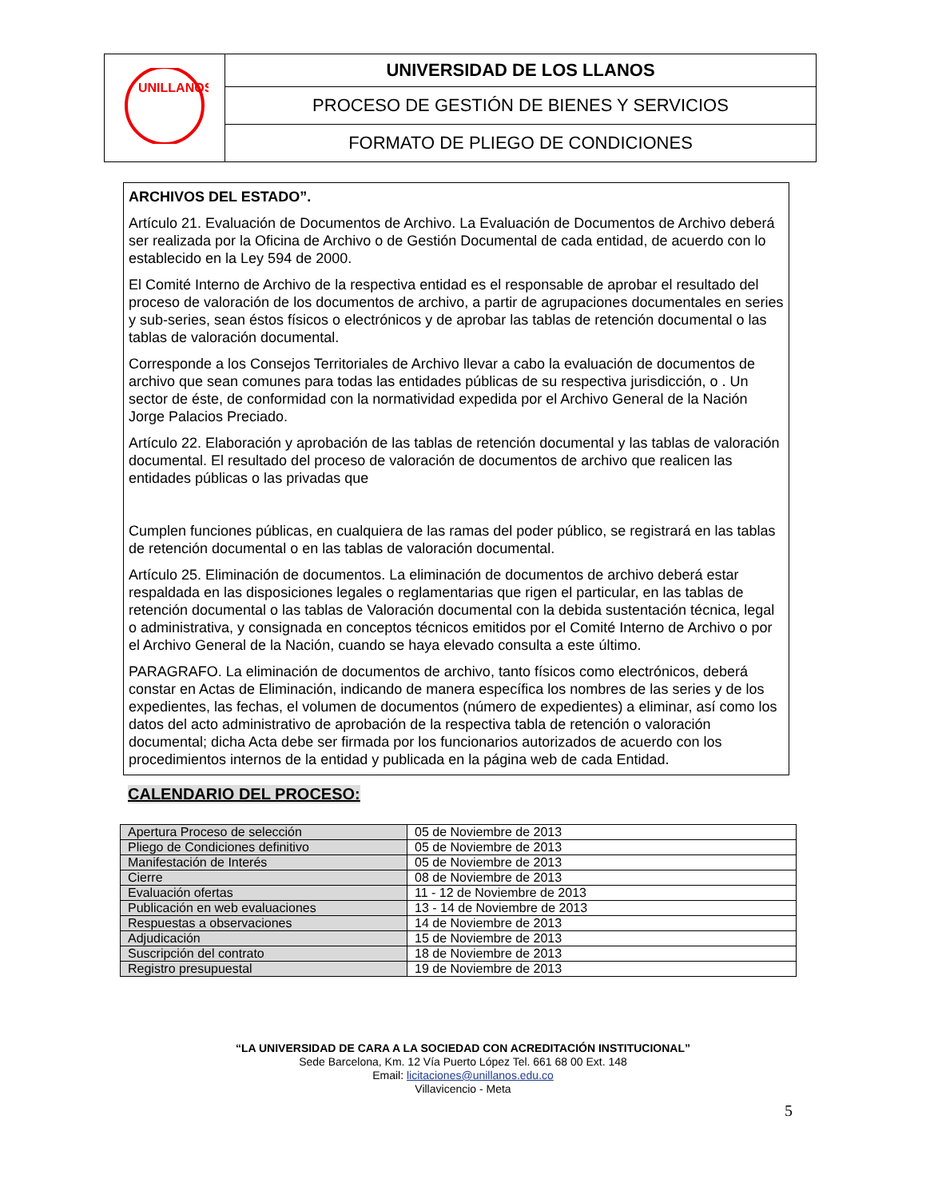| UNILLANOS | UNIVERSIDAD DE LOS LLANOS |
| | PROCESO DE GESTIÓN DE BIENES Y SERVICIOS |
| | FORMATO DE PLIEGO DE CONDICIONES |
ARCHIVOS DEL ESTADO”.
Artículo 21. Evaluación de Documentos de Archivo. La Evaluación de Documentos de Archivo deberá ser realizada por la Oficina de Archivo o de Gestión Documental de cada entidad, de acuerdo con lo establecido en la Ley 594 de 2000.
El Comité Interno de Archivo de la respectiva entidad es el responsable de aprobar el resultado del proceso de valoración de los documentos de archivo, a partir de agrupaciones documentales en series y sub-series, sean éstos físicos o electrónicos y de aprobar las tablas de retención documental o las tablas de valoración documental.
Corresponde a los Consejos Territoriales de Archivo llevar a cabo la evaluación de documentos de archivo que sean comunes para todas las entidades públicas de su respectiva jurisdicción, o . Un sector de éste, de conformidad con la normatividad expedida por el Archivo General de la Nación Jorge Palacios Preciado.
Artículo 22. Elaboración y aprobación de las tablas de retención documental y las tablas de valoración documental. El resultado del proceso de valoración de documentos de archivo que realicen las entidades públicas o las privadas que
Cumplen funciones públicas, en cualquiera de las ramas del poder público, se registrará en las tablas de retención documental o en las tablas de valoración documental.
Artículo 25. Eliminación de documentos. La eliminación de documentos de archivo deberá estar respaldada en las disposiciones legales o reglamentarias que rigen el particular, en las tablas de retención documental o las tablas de Valoración documental con la debida sustentación técnica, legal o administrativa, y consignada en conceptos técnicos emitidos por el Comité Interno de Archivo o por el Archivo General de la Nación, cuando se haya elevado consulta a este último.
PARAGRAFO. La eliminación de documentos de archivo, tanto físicos como electrónicos, deberá constar en Actas de Eliminación, indicando de manera específica los nombres de las series y de los expedientes, las fechas, el volumen de documentos (número de expedientes) a eliminar, así como los datos del acto administrativo de aprobación de la respectiva tabla de retención o valoración documental; dicha Acta debe ser firmada por los funcionarios autorizados de acuerdo con los procedimientos internos de la entidad y publicada en la página web de cada Entidad.
CALENDARIO DEL PROCESO:
| Apertura Proceso de selección | 05 de Noviembre de 2013 |
| Pliego de Condiciones definitivo | 05 de Noviembre de 2013 |
| Manifestación de Interés | 05 de Noviembre de 2013 |
| Cierre | 08 de Noviembre de 2013 |
| Evaluación ofertas | 11 - 12 de Noviembre de 2013 |
| Publicación en web evaluaciones | 13 - 14 de Noviembre de 2013 |
| Respuestas a observaciones | 14 de Noviembre de 2013 |
| Adjudicación | 15 de Noviembre de 2013 |
| Suscripción del contrato | 18 de Noviembre de 2013 |
| Registro presupuestal | 19 de Noviembre de 2013 |
“LA UNIVERSIDAD DE CARA A LA SOCIEDAD CON ACREDITACIÓN INSTITUCIONAL”
Sede Barcelona, Km. 12 Vía Puerto López Tel. 661 68 00 Ext. 148
Email: licitaciones@unillanos.edu.co
Villavicencio - Meta
5